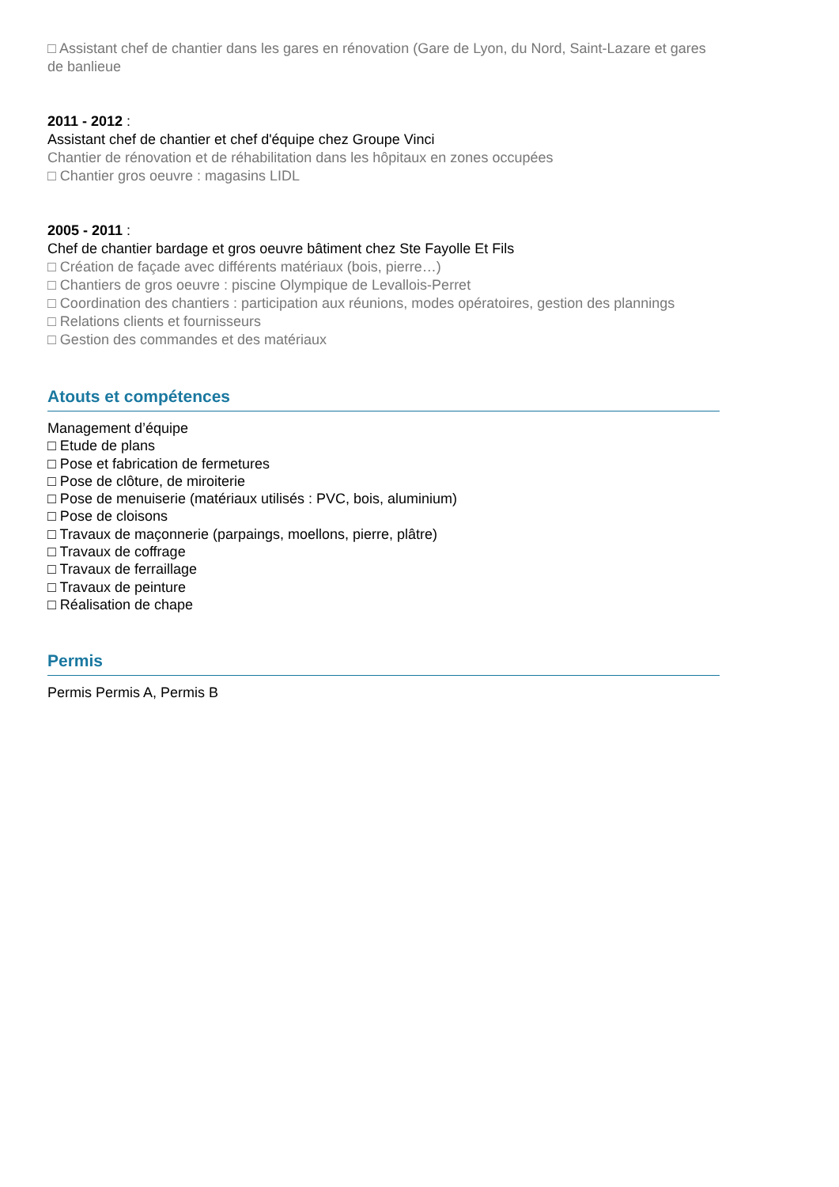□ Assistant chef de chantier dans les gares en rénovation (Gare de Lyon, du Nord, Saint-Lazare et gares de banlieue
2011 - 2012 :
Assistant chef de chantier et chef d'équipe chez Groupe Vinci
Chantier de rénovation et de réhabilitation dans les hôpitaux en zones occupées
□ Chantier gros oeuvre : magasins LIDL
2005 - 2011 :
Chef de chantier bardage et gros oeuvre bâtiment chez Ste Fayolle Et Fils
□ Création de façade avec différents matériaux (bois, pierre…)
□ Chantiers de gros oeuvre : piscine Olympique de Levallois-Perret
□ Coordination des chantiers : participation aux réunions, modes opératoires, gestion des plannings
□ Relations clients et fournisseurs
□ Gestion des commandes et des matériaux
Atouts et compétences
Management d’équipe
□ Etude de plans
□ Pose et fabrication de fermetures
□ Pose de clôture, de miroiterie
□ Pose de menuiserie (matériaux utilisés : PVC, bois, aluminium)
□ Pose de cloisons
□ Travaux de maçonnerie (parpaings, moellons, pierre, plâtre)
□ Travaux de coffrage
□ Travaux de ferraillage
□ Travaux de peinture
□ Réalisation de chape
Permis
Permis Permis A, Permis B